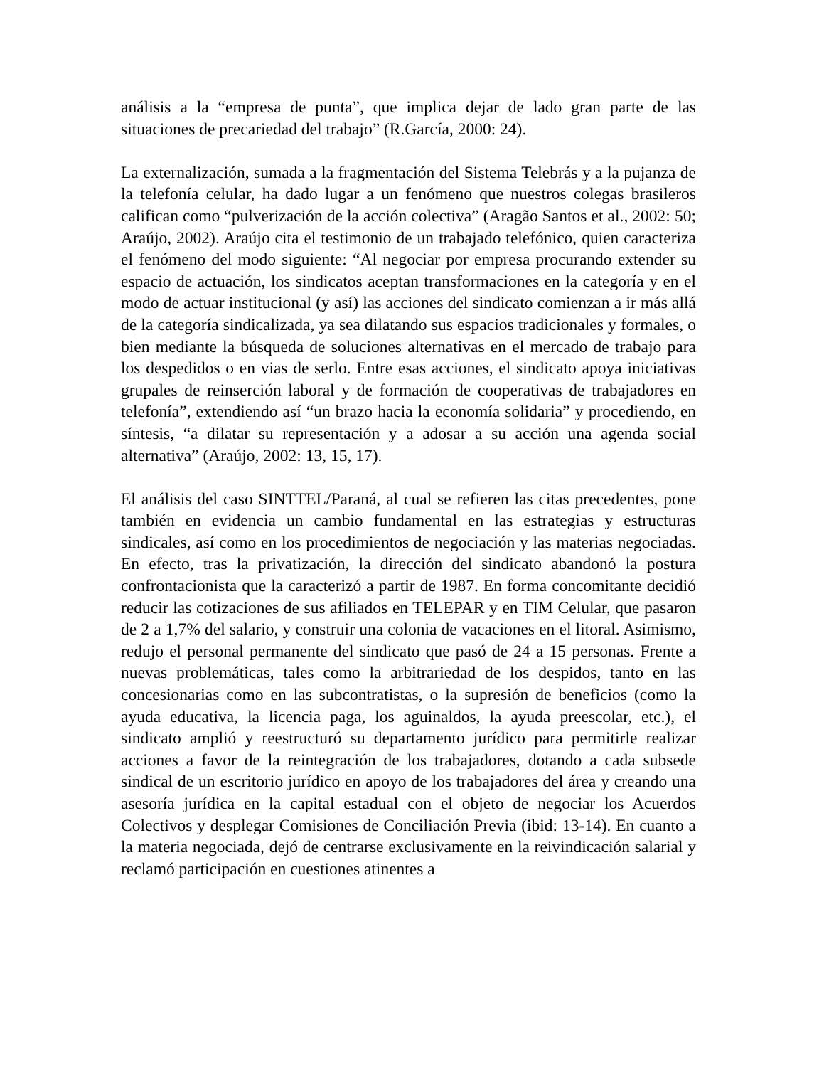análisis a la “empresa de punta”, que implica dejar de lado gran parte de las situaciones de precariedad del trabajo” (R.García, 2000: 24).
La externalización, sumada a la fragmentación del Sistema Telebrás y a la pujanza de la telefonía celular, ha dado lugar a un fenómeno que nuestros colegas brasileros califican como “pulverización de la acción colectiva” (Aragão Santos et al., 2002: 50; Araújo, 2002). Araújo cita el testimonio de un trabajado telefónico, quien caracteriza el fenómeno del modo siguiente: “Al negociar por empresa procurando extender su espacio de actuación, los sindicatos aceptan transformaciones en la categoría y en el modo de actuar institucional (y así) las acciones del sindicato comienzan a ir más allá de la categoría sindicalizada, ya sea dilatando sus espacios tradicionales y formales, o bien mediante la búsqueda de soluciones alternativas en el mercado de trabajo para los despedidos o en vias de serlo. Entre esas acciones, el sindicato apoya iniciativas grupales de reinserción laboral y de formación de cooperativas de trabajadores en telefonía”, extendiendo así “un brazo hacia la economía solidaria” y procediendo, en síntesis, “a dilatar su representación y a adosar a su acción una agenda social alternativa” (Araújo, 2002: 13, 15, 17).
El análisis del caso SINTTEL/Paraná, al cual se refieren las citas precedentes, pone también en evidencia un cambio fundamental en las estrategias y estructuras sindicales, así como en los procedimientos de negociación y las materias negociadas. En efecto, tras la privatización, la dirección del sindicato abandonó la postura confrontacionista que la caracterizó a partir de 1987. En forma concomitante decidió reducir las cotizaciones de sus afiliados en TELEPAR y en TIM Celular, que pasaron de 2 a 1,7% del salario, y construir una colonia de vacaciones en el litoral. Asimismo, redujo el personal permanente del sindicato que pasó de 24 a 15 personas. Frente a nuevas problemáticas, tales como la arbitrariedad de los despidos, tanto en las concesionarias como en las subcontratistas, o la supresión de beneficios (como la ayuda educativa, la licencia paga, los aguinaldos, la ayuda preescolar, etc.), el sindicato amplió y reestructuró su departamento jurídico para permitirle realizar acciones a favor de la reintegración de los trabajadores, dotando a cada subsede sindical de un escritorio jurídico en apoyo de los trabajadores del área y creando una asesoría jurídica en la capital estadual con el objeto de negociar los Acuerdos Colectivos y desplegar Comisiones de Conciliación Previa (ibid: 13-14). En cuanto a la materia negociada, dejó de centrarse exclusivamente en la reivindicación salarial y reclamó participación en cuestiones atinentes a